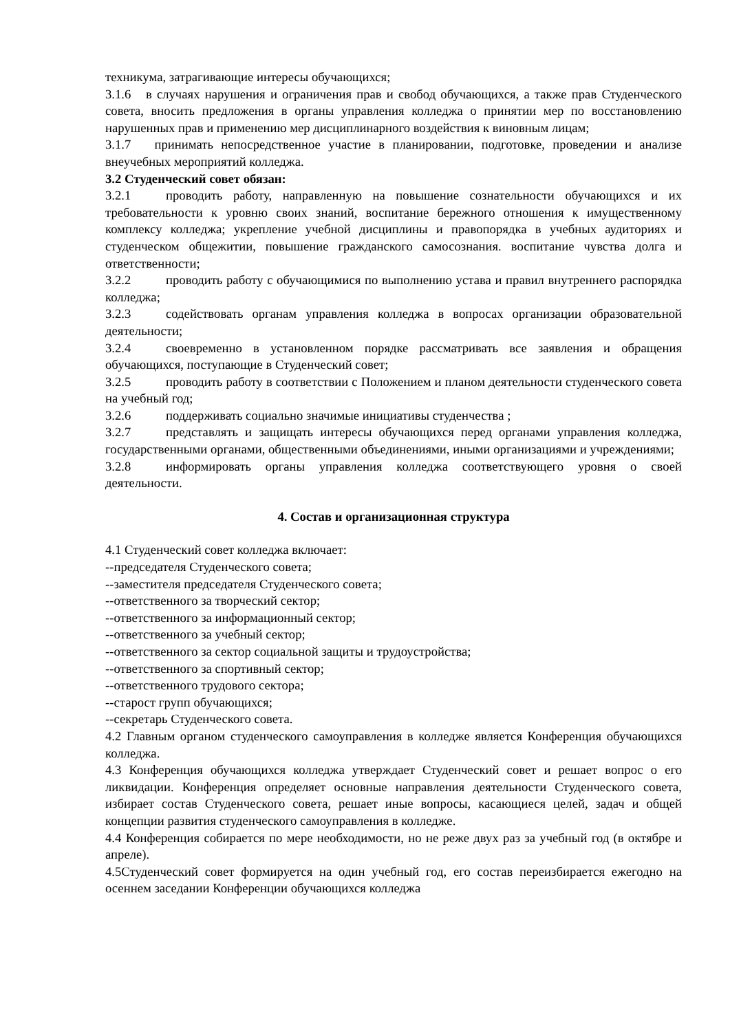техникума, затрагивающие интересы обучающихся;
3.1.6 в случаях нарушения и ограничения прав и свобод обучающихся, а также прав Студенческого совета, вносить предложения в органы управления колледжа о принятии мер по восстановлению нарушенных прав и применению мер дисциплинарного воздействия к виновным лицам;
3.1.7 принимать непосредственное участие в планировании, подготовке, проведении и анализе внеучебных мероприятий колледжа.
3.2 Студенческий совет обязан:
3.2.1 проводить работу, направленную на повышение сознательности обучающихся и их требовательности к уровню своих знаний, воспитание бережного отношения к имущественному комплексу колледжа; укрепление учебной дисциплины и правопорядка в учебных аудиториях и студенческом общежитии, повышение гражданского самосознания. воспитание чувства долга и ответственности;
3.2.2 проводить работу с обучающимися по выполнению устава и правил внутреннего распорядка колледжа;
3.2.3 содействовать органам управления колледжа в вопросах организации образовательной деятельности;
3.2.4 своевременно в установленном порядке рассматривать все заявления и обращения обучающихся, поступающие в Студенческий совет;
3.2.5 проводить работу в соответствии с Положением и планом деятельности студенческого совета на учебный год;
3.2.6 поддерживать социально значимые инициативы студенчества ;
3.2.7 представлять и защищать интересы обучающихся перед органами управления колледжа, государственными органами, общественными объединениями, иными организациями и учреждениями;
3.2.8 информировать органы управления колледжа соответствующего уровня о своей деятельности.
4. Состав и организационная структура
4.1 Студенческий совет колледжа включает:
--председателя Студенческого совета;
--заместителя председателя Студенческого совета;
--ответственного за творческий сектор;
--ответственного за информационный сектор;
--ответственного за учебный сектор;
--ответственного за сектор социальной защиты и трудоустройства;
--ответственного за спортивный сектор;
--ответственного трудового сектора;
--старост групп обучающихся;
--секретарь Студенческого совета.
4.2 Главным органом студенческого самоуправления в колледже является Конференция обучающихся колледжа.
4.3 Конференция обучающихся колледжа утверждает Студенческий совет и решает вопрос о его ликвидации. Конференция определяет основные направления деятельности Студенческого совета, избирает состав Студенческого совета, решает иные вопросы, касающиеся целей, задач и общей концепции развития студенческого самоуправления в колледже.
4.4 Конференция собирается по мере необходимости, но не реже двух раз за учебный год (в октябре и апреле).
4.5Студенческий совет формируется на один учебный год, его состав переизбирается ежегодно на осеннем заседании Конференции обучающихся колледжа